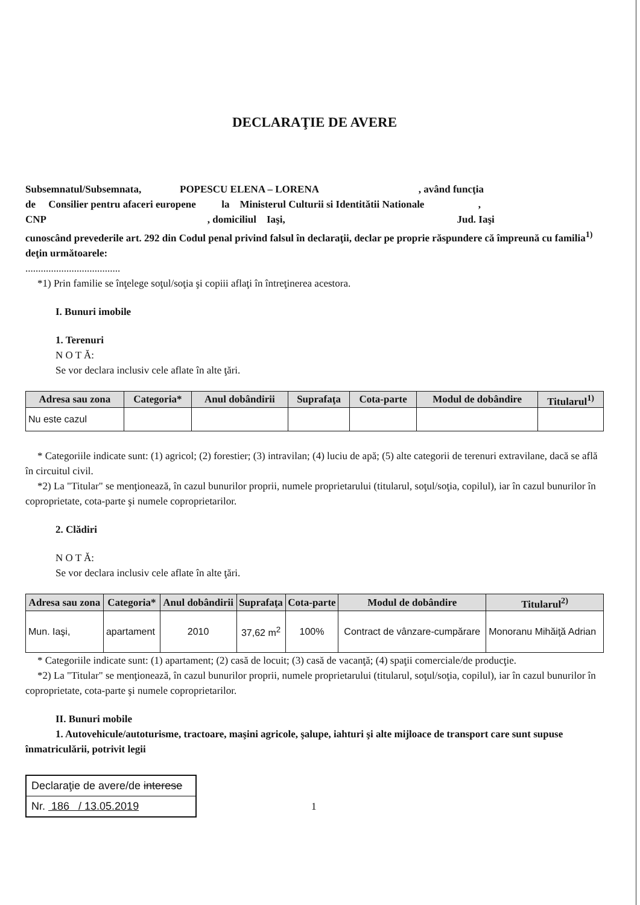DECLARAŢIE DE AVERE
Subsemnatul/Subsemnata, POPESCU ELENA – LORENA , având funcţia
de Consilier pentru afaceri europene la Ministerul Culturii si Identitătii Nationale ,
CNP , domiciliul Iaşi, Jud. Iaşi
cunoscând prevederile art. 292 din Codul penal privind falsul în declaraţii, declar pe proprie răspundere că împreună cu familia<sup>1)</sup> deţin următoarele:
.....................................
*1) Prin familie se înţelege soţul/soţia şi copiii aflaţi în întreţinerea acestora.
I. Bunuri imobile
1. Terenuri
N O T Ă:
Se vor declara inclusiv cele aflate în alte ţări.
| Adresa sau zona | Categoria* | Anul dobândirii | Suprafaţa | Cota-parte | Modul de dobândire | Titularul<sup>1)</sup> |
| --- | --- | --- | --- | --- | --- | --- |
| Nu este cazul | | | | | | |
* Categoriile indicate sunt: (1) agricol; (2) forestier; (3) intravilan; (4) luciu de apă; (5) alte categorii de terenuri extravilane, dacă se află în circuitul civil.
*2) La "Titular" se menţionează, în cazul bunurilor proprii, numele proprietarului (titularul, soţul/soţia, copilul), iar în cazul bunurilor în coproprietate, cota-parte şi numele coproprietarilor.
2. Clădiri
N O T Ă:
Se vor declara inclusiv cele aflate în alte ţări.
| Adresa sau zona | Categoria* | Anul dobândirii | Suprafaţa | Cota-parte | Modul de dobândire | Titularul<sup>2)</sup> |
| --- | --- | --- | --- | --- | --- | --- |
| Mun. Iaşi, | apartament | 2010 | 37,62 m<sup>2</sup> | 100% | Contract de vânzare-cumpărare | Monoranu Mihăiţă Adrian |
* Categoriile indicate sunt: (1) apartament; (2) casă de locuit; (3) casă de vacanţă; (4) spaţii comerciale/de producţie.
*2) La "Titular" se menţionează, în cazul bunurilor proprii, numele proprietarului (titularul, soţul/soţia, copilul), iar în cazul bunurilor în coproprietate, cota-parte şi numele coproprietarilor.
II. Bunuri mobile
1. Autovehicule/autoturisme, tractoare, maşini agricole, şalupe, iahturi şi alte mijloace de transport care sunt supuse înmatriculării, potrivit legii
Declaraţie de avere/de interese
Nr. 186 / 13.05.2019
1